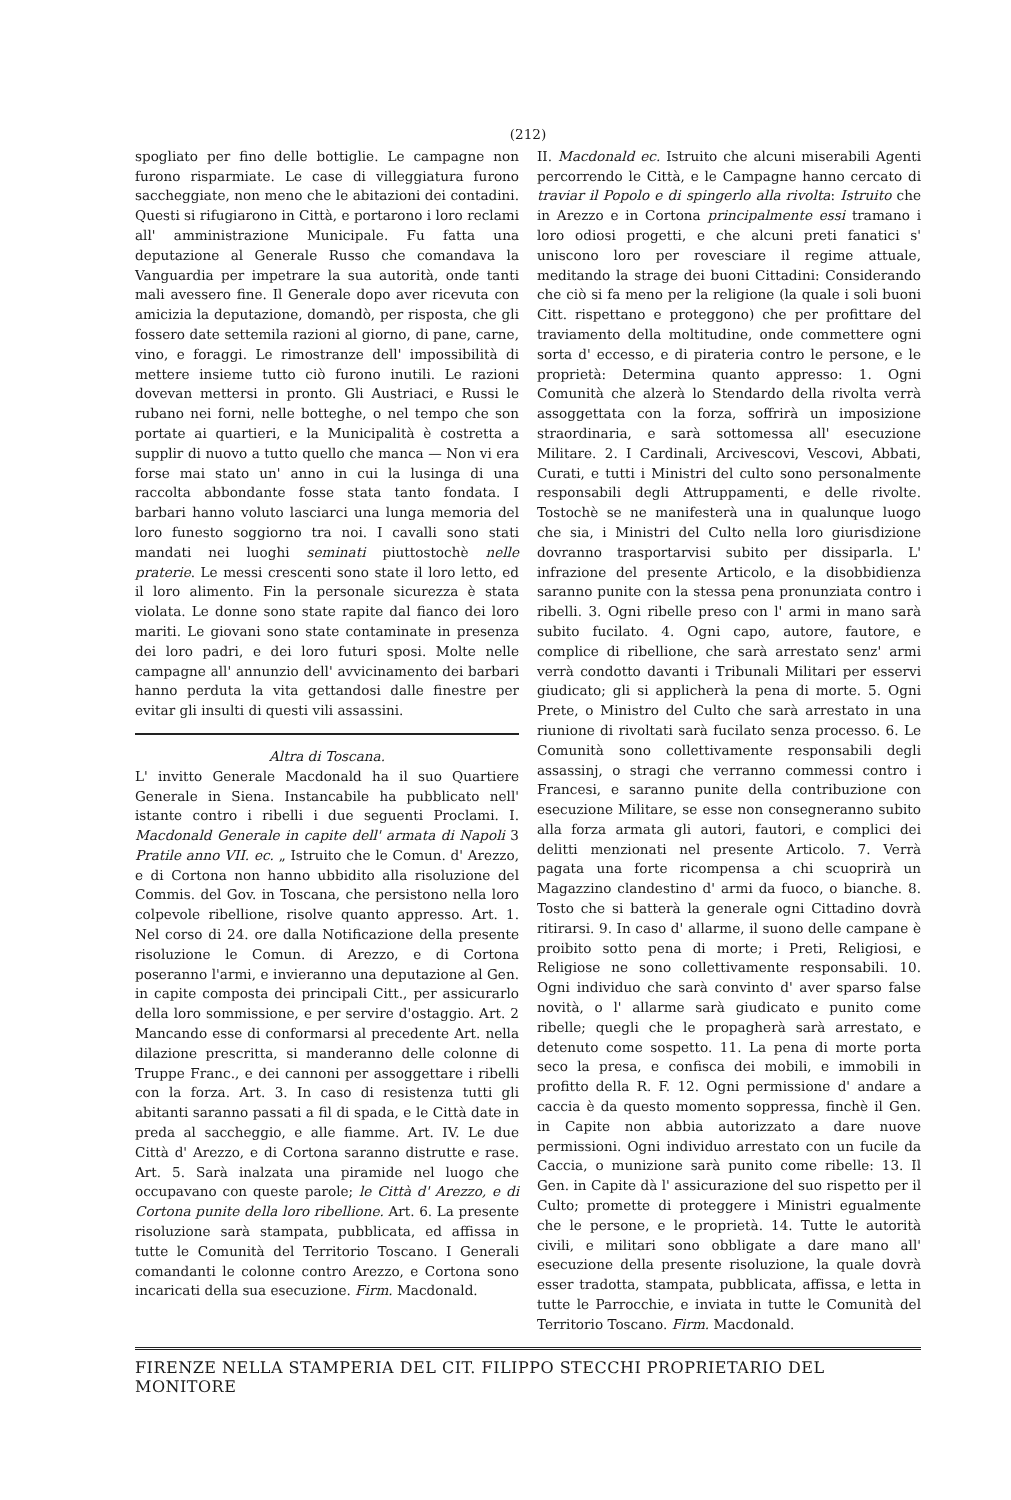(212)
spogliato per fino delle bottiglie. Le campagne non furono risparmiate. Le case di villeggiatura furono saccheggiate, non meno che le abitazioni dei contadini. Questi si rifugiarono in Città, e portarono i loro reclami all' amministrazione Municipale. Fu fatta una deputazione al Generale Russo che comandava la Vanguardia per impetrare la sua autorità, onde tanti mali avessero fine. Il Generale dopo aver ricevuta con amicizia la deputazione, domandò, per risposta, che gli fossero date settemila razioni al giorno, di pane, carne, vino, e foraggi. Le rimostranze dell' impossibilità di mettere insieme tutto ciò furono inutili. Le razioni dovevan mettersi in pronto. Gli Austriaci, e Russi le rubano nei forni, nelle botteghe, o nel tempo che son portate ai quartieri, e la Municipalità è costretta a supplir di nuovo a tutto quello che manca — Non vi era forse mai stato un' anno in cui la lusinga di una raccolta abbondante fosse stata tanto fondata. I barbari hanno voluto lasciarci una lunga memoria del loro funesto soggiorno tra noi. I cavalli sono stati mandati nei luoghi seminati piuttostochè nelle praterie. Le messi crescenti sono state il loro letto, ed il loro alimento. Fin la personale sicurezza è stata violata. Le donne sono state rapite dal fianco dei loro mariti. Le giovani sono state contaminate in presenza dei loro padri, e dei loro futuri sposi. Molte nelle campagne all' annunzio dell' avvicinamento dei barbari hanno perduta la vita gettandosi dalle finestre per evitar gli insulti di questi vili assassini.
Altra di Toscana.
L' invitto Generale Macdonald ha il suo Quartiere Generale in Siena. Instancabile ha pubblicato nell' istante contro i ribelli i due seguenti Proclami. I. Macdonald Generale in capite dell' armata di Napoli 3 Pratile anno VII. ec. „ Istruito che le Comun. d' Arezzo, e di Cortona non hanno ubbidito alla risoluzione del Commis. del Gov. in Toscana, che persistono nella loro colpevole ribellione, risolve quanto appresso. Art. 1. Nel corso di 24. ore dalla Notificazione della presente risoluzione le Comun. di Arezzo, e di Cortona poseranno l'armi, e invieranno una deputazione al Gen. in capite composta dei principali Citt., per assicurarlo della loro sommissione, e per servire d'ostaggio. Art. 2 Mancando esse di conformarsi al precedente Art. nella dilazione prescritta, si manderanno delle colonne di Truppe Franc., e dei cannoni per assoggettare i ribelli con la forza. Art. 3. In caso di resistenza tutti gli abitanti saranno passati a fil di spada, e le Città date in preda al saccheggio, e alle fiamme. Art. IV. Le due Città d' Arezzo, e di Cortona saranno distrutte e rase. Art. 5. Sarà inalzata una piramide nel luogo che occupavano con queste parole; le Città d' Arezzo, e di Cortona punite della loro ribellione. Art. 6. La presente risoluzione sarà stampata, pubblicata, ed affissa in tutte le Comunità del Territorio Toscano. I Generali comandanti le colonne contro Arezzo, e Cortona sono incaricati della sua esecuzione. Firm. Macdonald.
II. Macdonald ec. Istruito che alcuni miserabili Agenti percorrendo le Città, e le Campagne hanno cercato di traviar il Popolo e di spingerlo alla rivolta: Istruito che in Arezzo e in Cortona principalmente essi tramano i loro odiosi progetti, e che alcuni preti fanatici s' uniscono loro per rovesciare il regime attuale, meditando la strage dei buoni Cittadini: Considerando che ciò si fa meno per la religione (la quale i soli buoni Citt. rispettano e proteggono) che per profittare del traviamento della moltitudine, onde commettere ogni sorta d' eccesso, e di pirateria contro le persone, e le proprietà: Determina quanto appresso: 1. Ogni Comunità che alzerà lo Stendardo della rivolta verrà assoggettata con la forza, soffrirà un imposizione straordinaria, e sarà sottomessa all' esecuzione Militare. 2. I Cardinali, Arcivescovi, Vescovi, Abbati, Curati, e tutti i Ministri del culto sono personalmente responsabili degli Attruppamenti, e delle rivolte. Tostochè se ne manifesterà una in qualunque luogo che sia, i Ministri del Culto nella loro giurisdizione dovranno trasportarvisi subito per dissiparla. L' infrazione del presente Articolo, e la disobbidienza saranno punite con la stessa pena pronunziata contro i ribelli. 3. Ogni ribelle preso con l' armi in mano sarà subito fucilato. 4. Ogni capo, autore, fautore, e complice di ribellione, che sarà arrestato senz' armi verrà condotto davanti i Tribunali Militari per esservi giudicato; gli si applicherà la pena di morte. 5. Ogni Prete, o Ministro del Culto che sarà arrestato in una riunione di rivoltati sarà fucilato senza processo. 6. Le Comunità sono collettivamente responsabili degli assassinj, o stragi che verranno commessi contro i Francesi, e saranno punite della contribuzione con esecuzione Militare, se esse non consegneranno subito alla forza armata gli autori, fautori, e complici dei delitti menzionati nel presente Articolo. 7. Verrà pagata una forte ricompensa a chi scuoprirà un Magazzino clandestino d' armi da fuoco, o bianche. 8. Tosto che si batterà la generale ogni Cittadino dovrà ritirarsi. 9. In caso d' allarme, il suono delle campane è proibito sotto pena di morte; i Preti, Religiosi, e Religiose ne sono collettivamente responsabili. 10. Ogni individuo che sarà convinto d' aver sparso false novità, o l' allarme sarà giudicato e punito come ribelle; quegli che le propagherà sarà arrestato, e detenuto come sospetto. 11. La pena di morte porta seco la presa, e confisca dei mobili, e immobili in profitto della R. F. 12. Ogni permissione d' andare a caccia è da questo momento soppressa, finchè il Gen. in Capite non abbia autorizzato a dare nuove permissioni. Ogni individuo arrestato con un fucile da Caccia, o munizione sarà punito come ribelle: 13. Il Gen. in Capite dà l' assicurazione del suo rispetto per il Culto; promette di proteggere i Ministri egualmente che le persone, e le proprietà. 14. Tutte le autorità civili, e militari sono obbligate a dare mano all' esecuzione della presente risoluzione, la quale dovrà esser tradotta, stampata, pubblicata, affissa, e letta in tutte le Parrocchie, e inviata in tutte le Comunità del Territorio Toscano. Firm. Macdonald.
FIRENZE NELLA STAMPERIA DEL CIT. FILIPPO STECCHI PROPRIETARIO DEL MONITORE